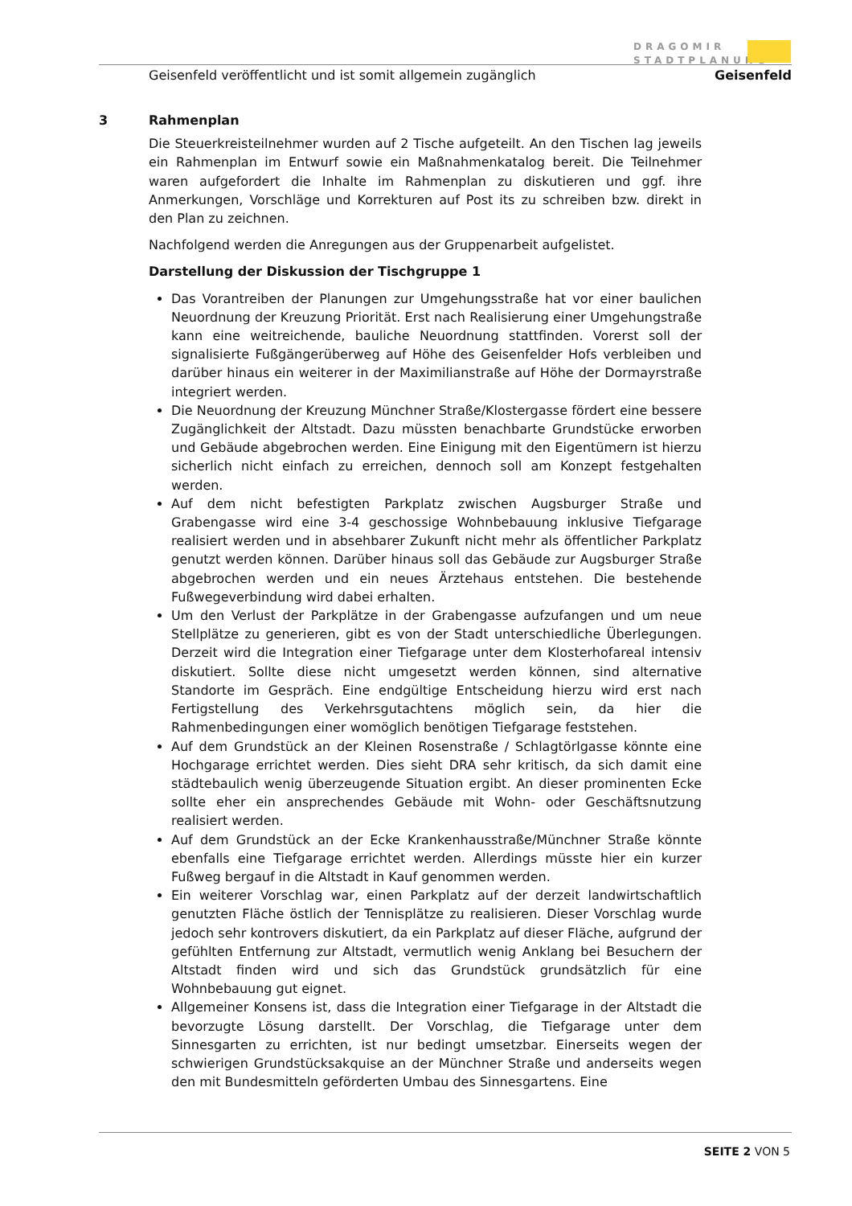DRAGOMIR
STADTPLANUNG
Geisenfeld veröffentlicht und ist somit allgemein zugänglich Geisenfeld
3 Rahmenplan
Die Steuerkreisteilnehmer wurden auf 2 Tische aufgeteilt. An den Tischen lag jeweils ein Rahmenplan im Entwurf sowie ein Maßnahmenkatalog bereit. Die Teilnehmer waren aufgefordert die Inhalte im Rahmenplan zu diskutieren und ggf. ihre Anmerkungen, Vorschläge und Korrekturen auf Post its zu schreiben bzw. direkt in den Plan zu zeichnen.
Nachfolgend werden die Anregungen aus der Gruppenarbeit aufgelistet.
Darstellung der Diskussion der Tischgruppe 1
Das Vorantreiben der Planungen zur Umgehungsstraße hat vor einer baulichen Neuordnung der Kreuzung Priorität. Erst nach Realisierung einer Umgehungstraße kann eine weitreichende, bauliche Neuordnung stattfinden. Vorerst soll der signalisierte Fußgängerüberweg auf Höhe des Geisenfelder Hofs verbleiben und darüber hinaus ein weiterer in der Maximilianstraße auf Höhe der Dormayrstraße integriert werden.
Die Neuordnung der Kreuzung Münchner Straße/Klostergasse fördert eine bessere Zugänglichkeit der Altstadt. Dazu müssten benachbarte Grundstücke erworben und Gebäude abgebrochen werden. Eine Einigung mit den Eigentümern ist hierzu sicherlich nicht einfach zu erreichen, dennoch soll am Konzept festgehalten werden.
Auf dem nicht befestigten Parkplatz zwischen Augsburger Straße und Grabengasse wird eine 3-4 geschossige Wohnbebauung inklusive Tiefgarage realisiert werden und in absehbarer Zukunft nicht mehr als öffentlicher Parkplatz genutzt werden können. Darüber hinaus soll das Gebäude zur Augsburger Straße abgebrochen werden und ein neues Ärztehaus entstehen. Die bestehende Fußwegeverbindung wird dabei erhalten.
Um den Verlust der Parkplätze in der Grabengasse aufzufangen und um neue Stellplätze zu generieren, gibt es von der Stadt unterschiedliche Überlegungen. Derzeit wird die Integration einer Tiefgarage unter dem Klosterhofareal intensiv diskutiert. Sollte diese nicht umgesetzt werden können, sind alternative Standorte im Gespräch. Eine endgültige Entscheidung hierzu wird erst nach Fertigstellung des Verkehrsgutachtens möglich sein, da hier die Rahmenbedingungen einer womöglich benötigen Tiefgarage feststehen.
Auf dem Grundstück an der Kleinen Rosenstraße / Schlagtörlgasse könnte eine Hochgarage errichtet werden. Dies sieht DRA sehr kritisch, da sich damit eine städtebaulich wenig überzeugende Situation ergibt. An dieser prominenten Ecke sollte eher ein ansprechendes Gebäude mit Wohn- oder Geschäftsnutzung realisiert werden.
Auf dem Grundstück an der Ecke Krankenhausstraße/Münchner Straße könnte ebenfalls eine Tiefgarage errichtet werden. Allerdings müsste hier ein kurzer Fußweg bergauf in die Altstadt in Kauf genommen werden.
Ein weiterer Vorschlag war, einen Parkplatz auf der derzeit landwirtschaftlich genutzten Fläche östlich der Tennisplätze zu realisieren. Dieser Vorschlag wurde jedoch sehr kontrovers diskutiert, da ein Parkplatz auf dieser Fläche, aufgrund der gefühlten Entfernung zur Altstadt, vermutlich wenig Anklang bei Besuchern der Altstadt finden wird und sich das Grundstück grundsätzlich für eine Wohnbebauung gut eignet.
Allgemeiner Konsens ist, dass die Integration einer Tiefgarage in der Altstadt die bevorzugte Lösung darstellt. Der Vorschlag, die Tiefgarage unter dem Sinnesgarten zu errichten, ist nur bedingt umsetzbar. Einerseits wegen der schwierigen Grundstücksakquise an der Münchner Straße und anderseits wegen den mit Bundesmitteln geförderten Umbau des Sinnesgartens. Eine
SEITE 2 VON 5